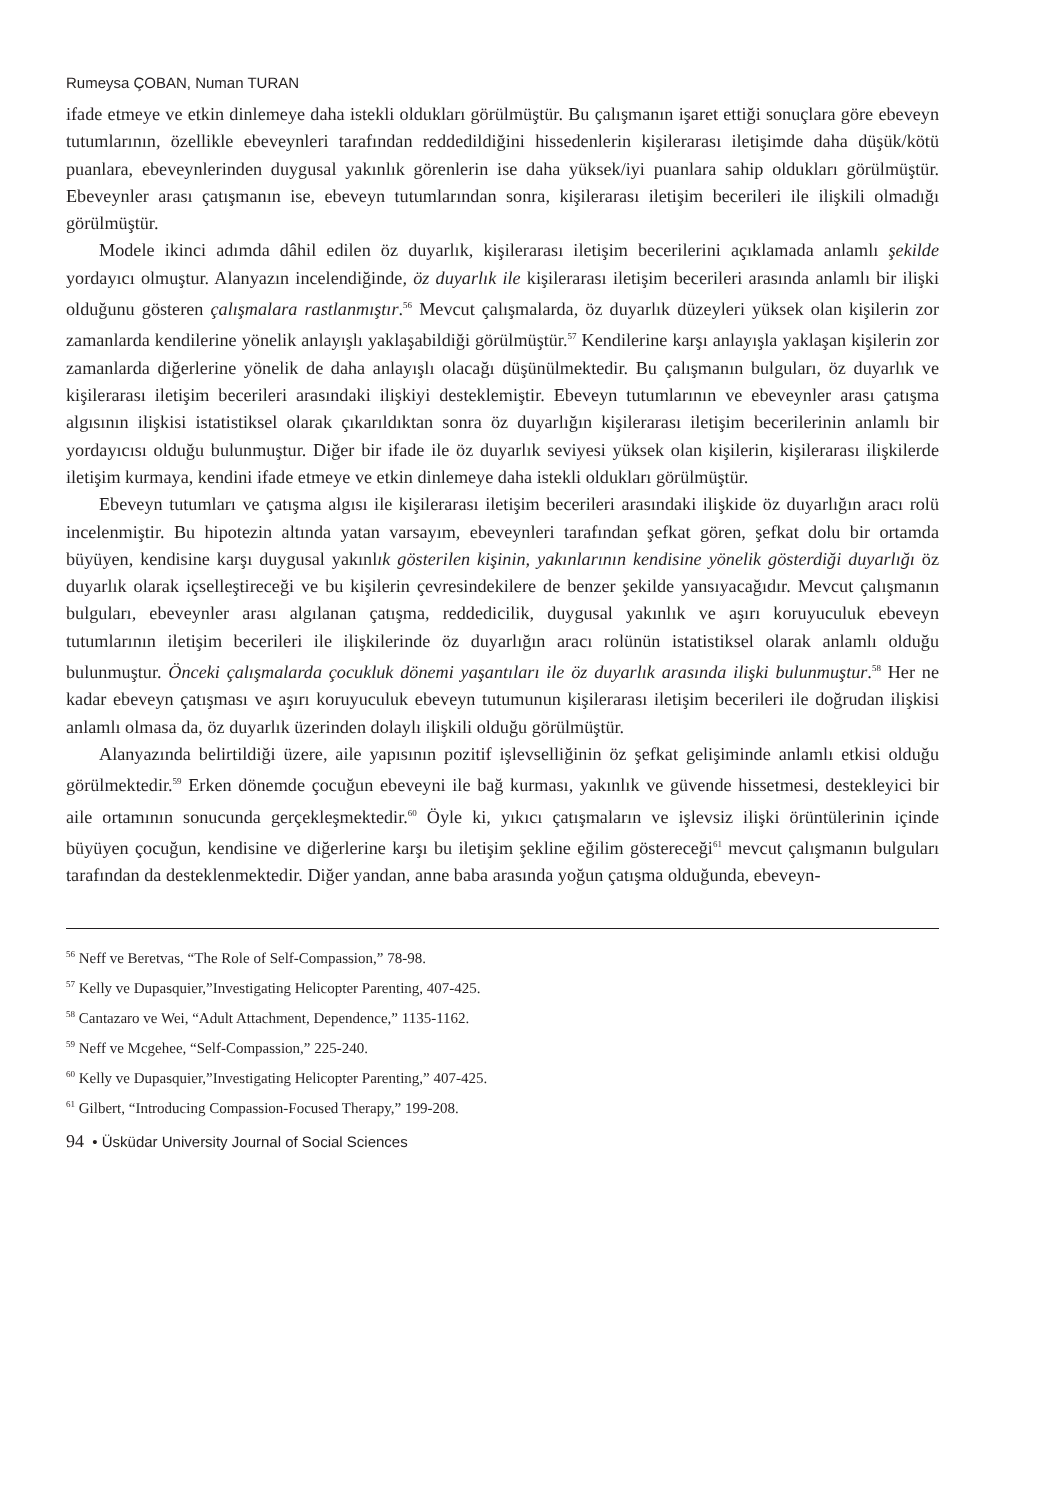Rumeysa ÇOBAN, Numan TURAN
ifade etmeye ve etkin dinlemeye daha istekli oldukları görülmüştür. Bu çalışmanın işaret ettiği sonuçlara göre ebeveyn tutumlarının, özellikle ebeveynleri tarafından reddedildiğini hissedenlerin kişilerarası iletişimde daha düşük/kötü puanlara, ebeveynlerinden duygusal yakınlık görenlerin ise daha yüksek/iyi puanlara sahip oldukları görülmüştür. Ebeveynler arası çatışmanın ise, ebeveyn tutumlarından sonra, kişilerarası iletişim becerileri ile ilişkili olmadığı görülmüştür.
Modele ikinci adımda dâhil edilen öz duyarlık, kişilerarası iletişim becerilerini açıklamada anlamlı şekilde yordayıcı olmuştur. Alanyazın incelendiğinde, öz duyarlık ile kişilerarası iletişim becerileri arasında anlamlı bir ilişki olduğunu gösteren çalışmalara rastlanmıştır.<sup>56</sup> Mevcut çalışmalarda, öz duyarlık düzeyleri yüksek olan kişilerin zor zamanlarda kendilerine yönelik anlayışlı yaklaşabildiği görülmüştür.<sup>57</sup> Kendilerine karşı anlayışla yaklaşan kişilerin zor zamanlarda diğerlerine yönelik de daha anlayışlı olacağı düşünülmektedir. Bu çalışmanın bulguları, öz duyarlık ve kişilerarası iletişim becerileri arasındaki ilişkiyi desteklemiştir. Ebeveyn tutumlarının ve ebeveynler arası çatışma algısının ilişkisi istatistiksel olarak çıkarıldıktan sonra öz duyarlığın kişilerarası iletişim becerilerinin anlamlı bir yordayıcısı olduğu bulunmuştur. Diğer bir ifade ile öz duyarlık seviyesi yüksek olan kişilerin, kişilerarası ilişkilerde iletişim kurmaya, kendini ifade etmeye ve etkin dinlemeye daha istekli oldukları görülmüştür.
Ebeveyn tutumları ve çatışma algısı ile kişilerarası iletişim becerileri arasındaki ilişkide öz duyarlığın aracı rolü incelenmiştir. Bu hipotezin altında yatan varsayım, ebeveynleri tarafından şefkat gören, şefkat dolu bir ortamda büyüyen, kendisine karşı duygusal yakınlık gösterilen kişinin, yakınlarının kendisine yönelik gösterdiği duyarlığı öz duyarlık olarak içselleştireceği ve bu kişilerin çevresindekilere de benzer şekilde yansıyacağıdır. Mevcut çalışmanın bulguları, ebeveynler arası algılanan çatışma, reddedicilik, duygusal yakınlık ve aşırı koruyuculuk ebeveyn tutumlarının iletişim becerileri ile ilişkilerinde öz duyarlığın aracı rolünün istatistiksel olarak anlamlı olduğu bulunmuştur. Önceki çalışmalarda çocukluk dönemi yaşantıları ile öz duyarlık arasında ilişki bulunmuştur.<sup>58</sup> Her ne kadar ebeveyn çatışması ve aşırı koruyuculuk ebeveyn tutumunun kişilerarası iletişim becerileri ile doğrudan ilişkisi anlamlı olmasa da, öz duyarlık üzerinden dolaylı ilişkili olduğu görülmüştür.
Alanyazında belirtildiği üzere, aile yapısının pozitif işlevselliğinin öz şefkat gelişiminde anlamlı etkisi olduğu görülmektedir.<sup>59</sup> Erken dönemde çocuğun ebeveyni ile bağ kurması, yakınlık ve güvende hissetmesi, destekleyici bir aile ortamının sonucunda gerçekleşmektedir.<sup>60</sup> Öyle ki, yıkıcı çatışmaların ve işlevsiz ilişki örüntülerinin içinde büyüyen çocuğun, kendisine ve diğerlerine karşı bu iletişim şekline eğilim göstereceği<sup>61</sup> mevcut çalışmanın bulguları tarafından da desteklenmektedir. Diğer yandan, anne baba arasında yoğun çatışma olduğunda, ebeveyn-
<sup>56</sup> Neff ve Beretvas, “The Role of Self-Compassion,” 78-98.
<sup>57</sup> Kelly ve Dupasquier,”Investigating Helicopter Parenting, 407-425.
<sup>58</sup> Cantazaro ve Wei, “Adult Attachment, Dependence,” 1135-1162.
<sup>59</sup> Neff ve Mcgehee, “Self-Compassion,” 225-240.
<sup>60</sup> Kelly ve Dupasquier,”Investigating Helicopter Parenting,” 407-425.
<sup>61</sup> Gilbert, “Introducing Compassion-Focused Therapy,” 199-208.
94 • Üsküdar University Journal of Social Sciences